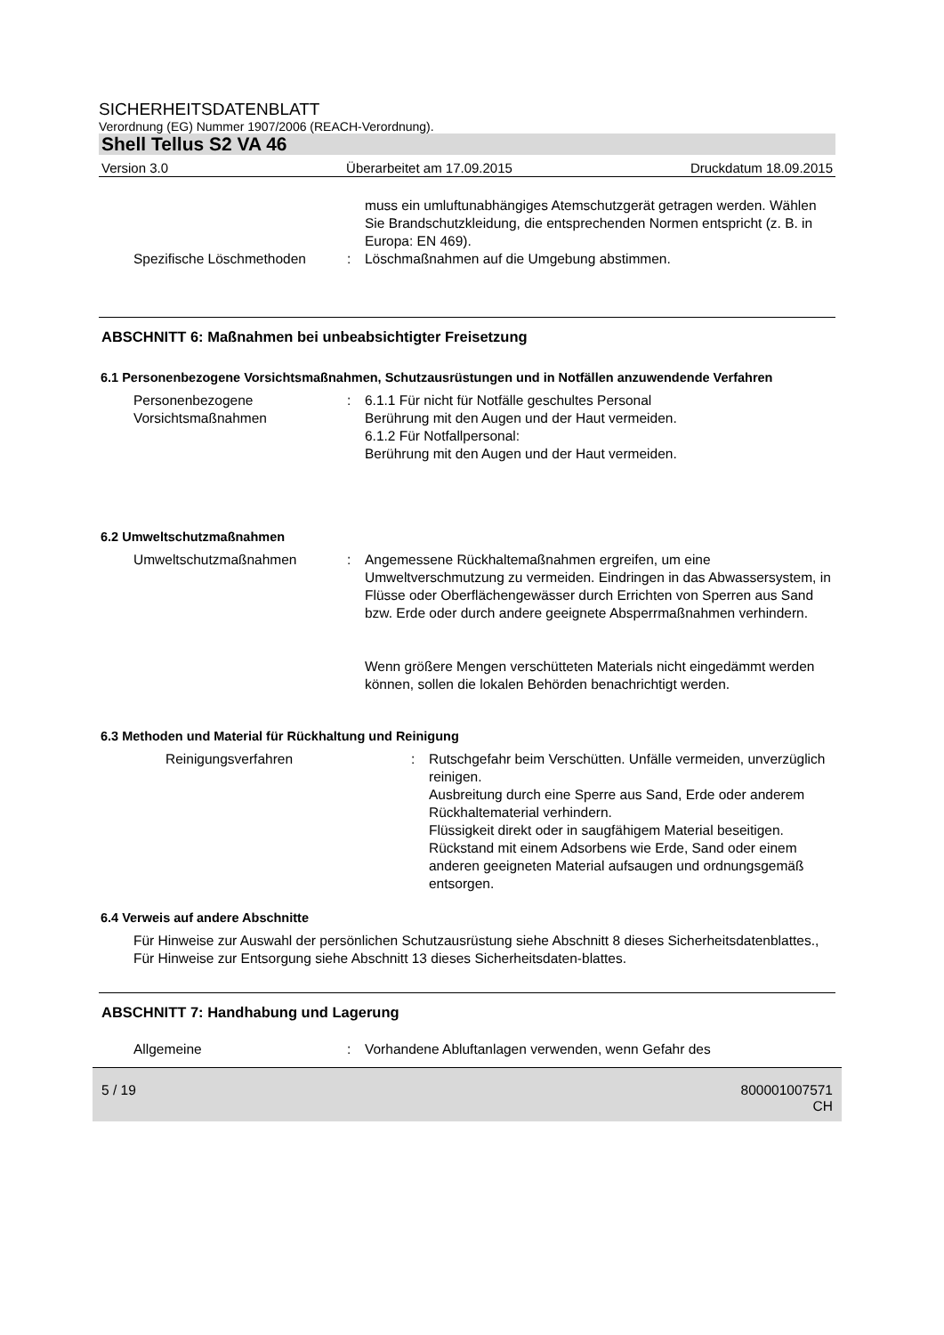SICHERHEITSDATENBLATT
Verordnung (EG) Nummer 1907/2006 (REACH-Verordnung).
Shell Tellus S2 VA 46
Version 3.0 Überarbeitet am 17.09.2015 Druckdatum 18.09.2015
muss ein umluftunabhängiges Atemschutzgerät getragen werden. Wählen Sie Brandschutzkleidung, die entsprechenden Normen entspricht (z. B. in Europa: EN 469).
Spezifische Löschmethoden : Löschmaßnahmen auf die Umgebung abstimmen.
ABSCHNITT 6: Maßnahmen bei unbeabsichtigter Freisetzung
6.1 Personenbezogene Vorsichtsmaßnahmen, Schutzausrüstungen und in Notfällen anzuwendende Verfahren
Personenbezogene Vorsichtsmaßnahmen
: 6.1.1 Für nicht für Notfälle geschultes Personal
Berührung mit den Augen und der Haut vermeiden.
6.1.2 Für Notfallpersonal:
Berührung mit den Augen und der Haut vermeiden.
6.2 Umweltschutzmaßnahmen
Umweltschutzmaßnahmen : Angemessene Rückhaltemaßnahmen ergreifen, um eine Umweltverschmutzung zu vermeiden. Eindringen in das Abwassersystem, in Flüsse oder Oberflächengewässer durch Errichten von Sperren aus Sand bzw. Erde oder durch andere geeignete Absperrmaßnahmen verhindern.
Wenn größere Mengen verschütteten Materials nicht eingedämmt werden können, sollen die lokalen Behörden benachrichtigt werden.
6.3 Methoden und Material für Rückhaltung und Reinigung
Reinigungsverfahren : Rutschgefahr beim Verschütten. Unfälle vermeiden, unverzüglich reinigen.
Ausbreitung durch eine Sperre aus Sand, Erde oder anderem Rückhaltematerial verhindern.
Flüssigkeit direkt oder in saugfähigem Material beseitigen.
Rückstand mit einem Adsorbens wie Erde, Sand oder einem anderen geeigneten Material aufsaugen und ordnungsgemäß entsorgen.
6.4 Verweis auf andere Abschnitte
Für Hinweise zur Auswahl der persönlichen Schutzausrüstung siehe Abschnitt 8 dieses Sicherheitsdatenblattes., Für Hinweise zur Entsorgung siehe Abschnitt 13 dieses Sicherheitsdaten-blattes.
ABSCHNITT 7: Handhabung und Lagerung
Allgemeine : Vorhandene Abluftanlagen verwenden, wenn Gefahr des
5 / 19 800001007571
CH